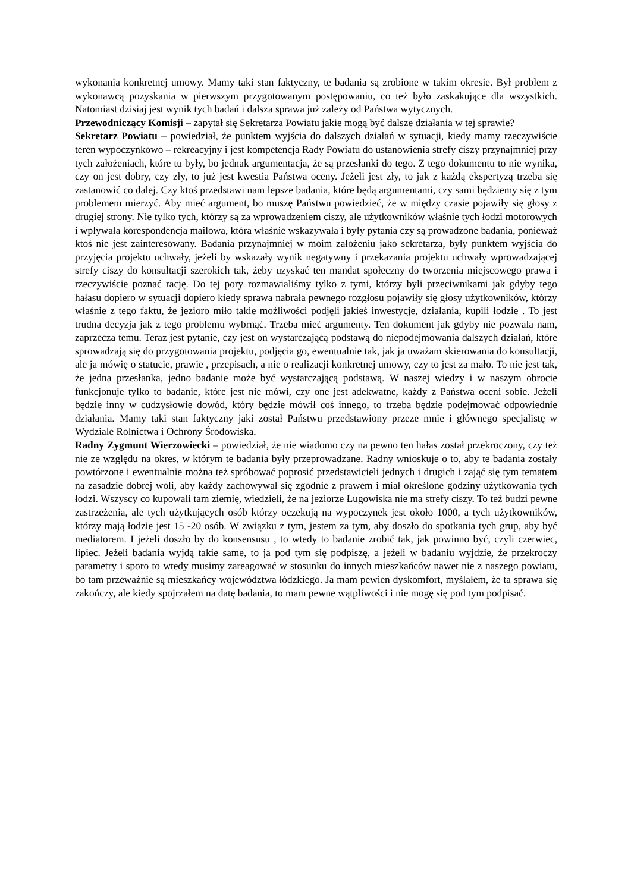wykonania konkretnej umowy. Mamy taki stan faktyczny, te badania są zrobione w takim okresie. Był problem z wykonawcą pozyskania w pierwszym przygotowanym postępowaniu, co też było zaskakujące dla wszystkich. Natomiast dzisiaj jest wynik tych badań i dalsza sprawa już zależy od Państwa wytycznych.
Przewodniczący Komisji – zapytał się Sekretarza Powiatu jakie mogą być dalsze działania w tej sprawie?
Sekretarz Powiatu – powiedział, że punktem wyjścia do dalszych działań w sytuacji, kiedy mamy rzeczywiście teren wypoczynkowo – rekreacyjny i jest kompetencja Rady Powiatu do ustanowienia strefy ciszy przynajmniej przy tych założeniach, które tu były, bo jednak argumentacja, że są przesłanki do tego. Z tego dokumentu to nie wynika, czy on jest dobry, czy zły, to już jest kwestia Państwa oceny. Jeżeli jest zły, to jak z każdą ekspertyzą trzeba się zastanowić co dalej. Czy ktoś przedstawi nam lepsze badania, które będą argumentami, czy sami będziemy się z tym problemem mierzyć. Aby mieć argument, bo muszę Państwu powiedzieć, że w między czasie pojawiły się głosy z drugiej strony. Nie tylko tych, którzy są za wprowadzeniem ciszy, ale użytkowników właśnie tych łodzi motorowych i wpływała korespondencja mailowa, która właśnie wskazywała i były pytania czy są prowadzone badania, ponieważ ktoś nie jest zainteresowany. Badania przynajmniej w moim założeniu jako sekretarza, były punktem wyjścia do przyjęcia projektu uchwały, jeżeli by wskazały wynik negatywny i przekazania projektu uchwały wprowadzającej strefy ciszy do konsultacji szerokich tak, żeby uzyskać ten mandat społeczny do tworzenia miejscowego prawa i rzeczywiście poznać rację. Do tej pory rozmawialiśmy tylko z tymi, którzy byli przeciwnikami jak gdyby tego hałasu dopiero w sytuacji dopiero kiedy sprawa nabrała pewnego rozgłosu pojawiły się głosy użytkowników, którzy właśnie z tego faktu, że jezioro miło takie możliwości podjęli jakieś inwestycje, działania, kupili łodzie . To jest trudna decyzja jak z tego problemu wybrnąć. Trzeba mieć argumenty. Ten dokument jak gdyby nie pozwala nam, zaprzecza temu. Teraz jest pytanie, czy jest on wystarczającą podstawą do niepodejmowania dalszych działań, które sprowadzają się do przygotowania projektu, podjęcia go, ewentualnie tak, jak ja uważam skierowania do konsultacji, ale ja mówię o statucie, prawie , przepisach, a nie o realizacji konkretnej umowy, czy to jest za mało. To nie jest tak, że jedna przesłanka, jedno badanie może być wystarczającą podstawą. W naszej wiedzy i w naszym obrocie funkcjonuje tylko to badanie, które jest nie mówi, czy one jest adekwatne, każdy z Państwa oceni sobie. Jeżeli będzie inny w cudzysłowie dowód, który będzie mówił coś innego, to trzeba będzie podejmować odpowiednie działania. Mamy taki stan faktyczny jaki został Państwu przedstawiony przeze mnie i głównego specjalistę w Wydziale Rolnictwa i Ochrony Środowiska.
Radny Zygmunt Wierzowiecki – powiedział, że nie wiadomo czy na pewno ten hałas został przekroczony, czy też nie ze względu na okres, w którym te badania były przeprowadzane. Radny wnioskuje o to, aby te badania zostały powtórzone i ewentualnie można też spróbować poprosić przedstawicieli jednych i drugich i zająć się tym tematem na zasadzie dobrej woli, aby każdy zachowywał się zgodnie z prawem i miał określone godziny użytkowania tych łodzi. Wszyscy co kupowali tam ziemię, wiedzieli, że na jeziorze Ługowiska nie ma strefy ciszy. To też budzi pewne zastrzeżenia, ale tych użytkujących osób którzy oczekują na wypoczynek jest około 1000, a tych użytkowników, którzy mają łodzie jest 15 -20 osób. W związku z tym, jestem za tym, aby doszło do spotkania tych grup, aby być mediatorem. I jeżeli doszło by do konsensusu , to wtedy to badanie zrobić tak, jak powinno być, czyli czerwiec, lipiec. Jeżeli badania wyjdą takie same, to ja pod tym się podpiszę, a jeżeli w badaniu wyjdzie, że przekroczy parametry i sporo to wtedy musimy zareagować w stosunku do innych mieszkańców nawet nie z naszego powiatu, bo tam przeważnie są mieszkańcy województwa łódzkiego. Ja mam pewien dyskomfort, myślałem, że ta sprawa się zakończy, ale kiedy spojrzałem na datę badania, to mam pewne wątpliwości i nie mogę się pod tym podpisać.